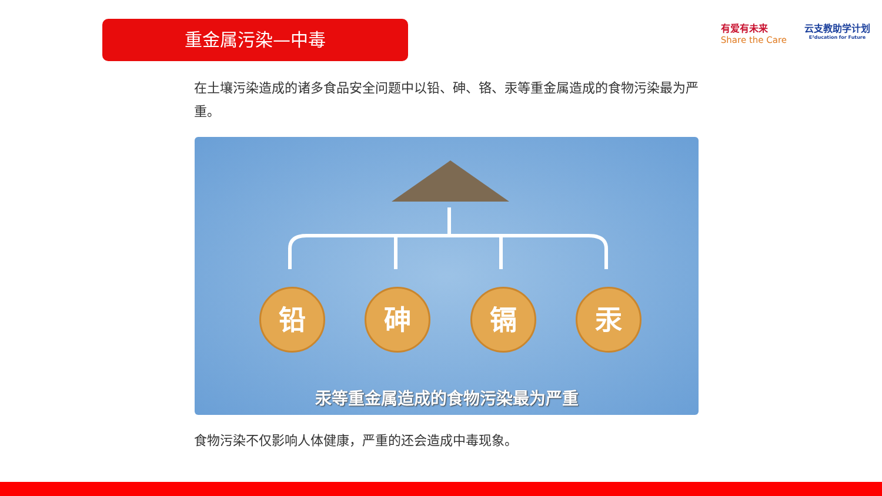重金属污染—中毒
有爱有未来
Share the Care
云支教助学计划
E²ducation for Future
在土壤污染造成的诸多食品安全问题中以铅、砷、铬、汞等重金属造成的食物污染最为严重。
铅 砷 镉 汞
汞等重金属造成的食物污染最为严重
食物污染不仅影响人体健康，严重的还会造成中毒现象。